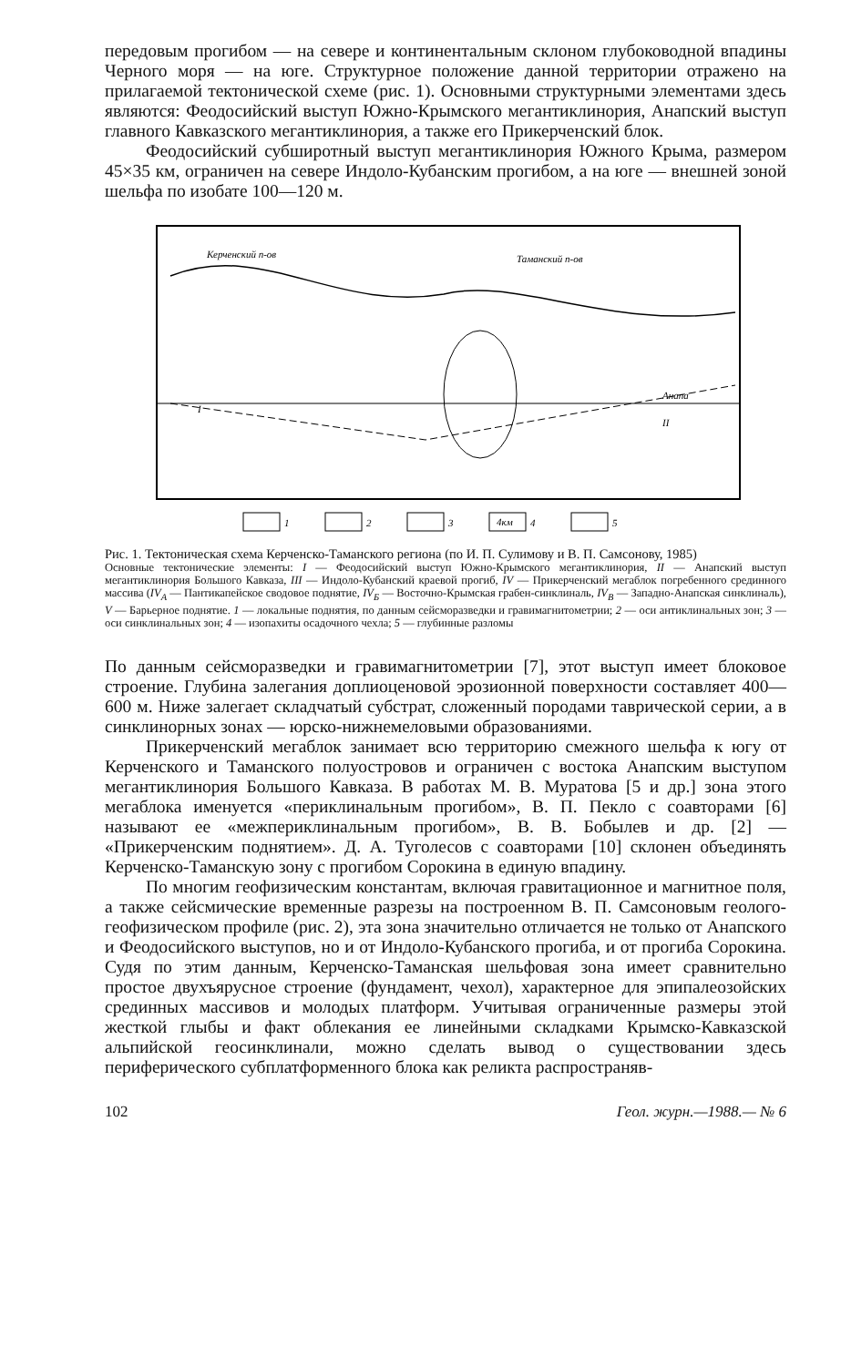передовым прогибом — на севере и континентальным склоном глубоководной впадины Черного моря — на юге. Структурное положение данной территории отражено на прилагаемой тектонической схеме (рис. 1). Основными структурными элементами здесь являются: Феодосийский выступ Южно-Крымского мегантиклинория, Анапский выступ главного Кавказского мегантиклинория, а также его Прикерченский блок.
Феодосийский субширотный выступ мегантиклинория Южного Крыма, размером 45×35 км, ограничен на севере Индоло-Кубанским прогибом, а на юге — внешней зоной шельфа по изобате 100—120 м.
Керченский п-ов
Таманский п-ов
Анапа
I
II
1
2
3
4км
4
5
Рис. 1. Тектоническая схема Керченско-Таманского региона (по И. П. Сулимову и В. П. Самсонову, 1985)
Основные тектонические элементы: I — Феодосийский выступ Южно-Крымского мегантиклинория, II — Анапский выступ мегантиклинория Большого Кавказа, III — Индоло-Кубанский краевой прогиб, IV — Прикерченский мегаблок погребенного срединного массива (IV<sub>A</sub> — Пантикапейское сводовое поднятие, IV<sub>Б</sub> — Восточно-Крымская грабен-синклиналь, IV<sub>B</sub> — Западно-Анапская синклиналь), V — Барьерное поднятие. 1 — локальные поднятия, по данным сейсморазведки и гравимагнитометрии; 2 — оси антиклинальных зон; 3 — оси синклинальных зон; 4 — изопахиты осадочного чехла; 5 — глубинные разломы
По данным сейсморазведки и гравимагнитометрии [7], этот выступ имеет блоковое строение. Глубина залегания доплиоценовой эрозионной поверхности составляет 400—600 м. Ниже залегает складчатый субстрат, сложенный породами таврической серии, а в синклинорных зонах — юрско-нижнемеловыми образованиями.
Прикерченский мегаблок занимает всю территорию смежного шельфа к югу от Керченского и Таманского полуостровов и ограничен с востока Анапским выступом мегантиклинория Большого Кавказа. В работах М. В. Муратова [5 и др.] зона этого мегаблока именуется «периклинальным прогибом», В. П. Пекло с соавторами [6] называют ее «межпериклинальным прогибом», В. В. Бобылев и др. [2] — «Прикерченским поднятием». Д. А. Туголесов с соавторами [10] склонен объединять Керченско-Таманскую зону с прогибом Сорокина в единую впадину.
По многим геофизическим константам, включая гравитационное и магнитное поля, а также сейсмические временные разрезы на построенном В. П. Самсоновым геолого-геофизическом профиле (рис. 2), эта зона значительно отличается не только от Анапского и Феодосийского выступов, но и от Индоло-Кубанского прогиба, и от прогиба Сорокина. Судя по этим данным, Керченско-Таманская шельфовая зона имеет сравнительно простое двухъярусное строение (фундамент, чехол), характерное для эпипалеозойских срединных массивов и молодых платформ. Учитывая ограниченные размеры этой жесткой глыбы и факт облекания ее линейными складками Крымско-Кавказской альпийской геосинклинали, можно сделать вывод о существовании здесь периферического субплатформенного блока как реликта распространяв-
102 Геол. журн.—1988.— № 6